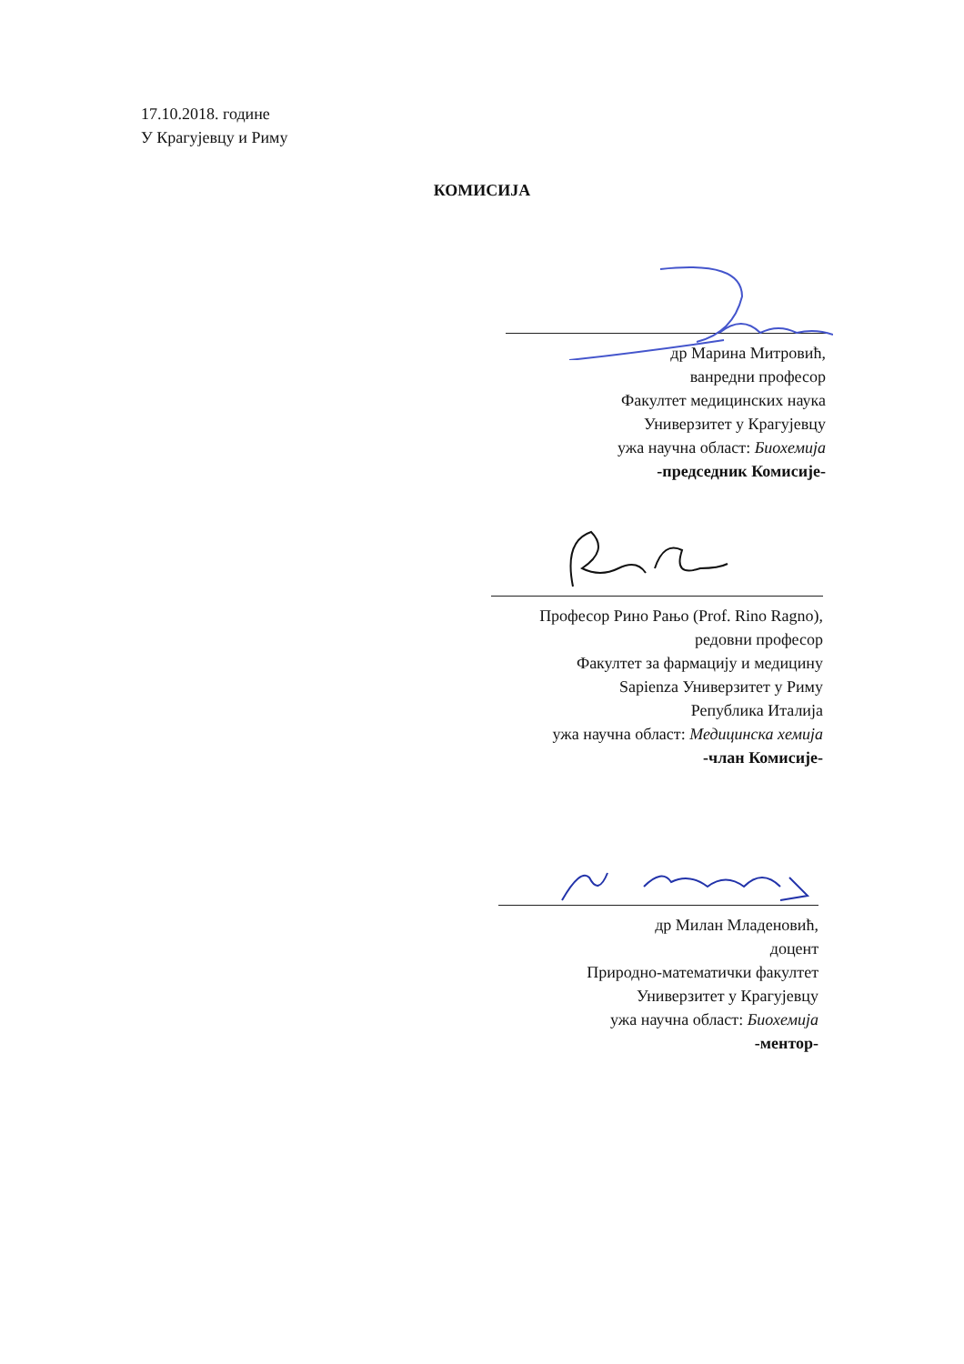17.10.2018. године
У Крагујевцу и Риму
КОМИСИЈА
др Марина Митровић,
ванредни професор
Факултет медицинских наука
Универзитет у Крагујевцу
ужа научна област: Биохемија
-председник Комисије-
Професор Рино Рањо (Prof. Rino Ragno),
редовни професор
Факултет за фармацију и медицину
Sapienza Универзитет у Риму
Република Италија
ужа научна област: Медицинска хемија
-члан Комисије-
др Милан Младеновић,
доцент
Природно-математички факултет
Универзитет у Крагујевцу
ужа научна област: Биохемија
-ментор-